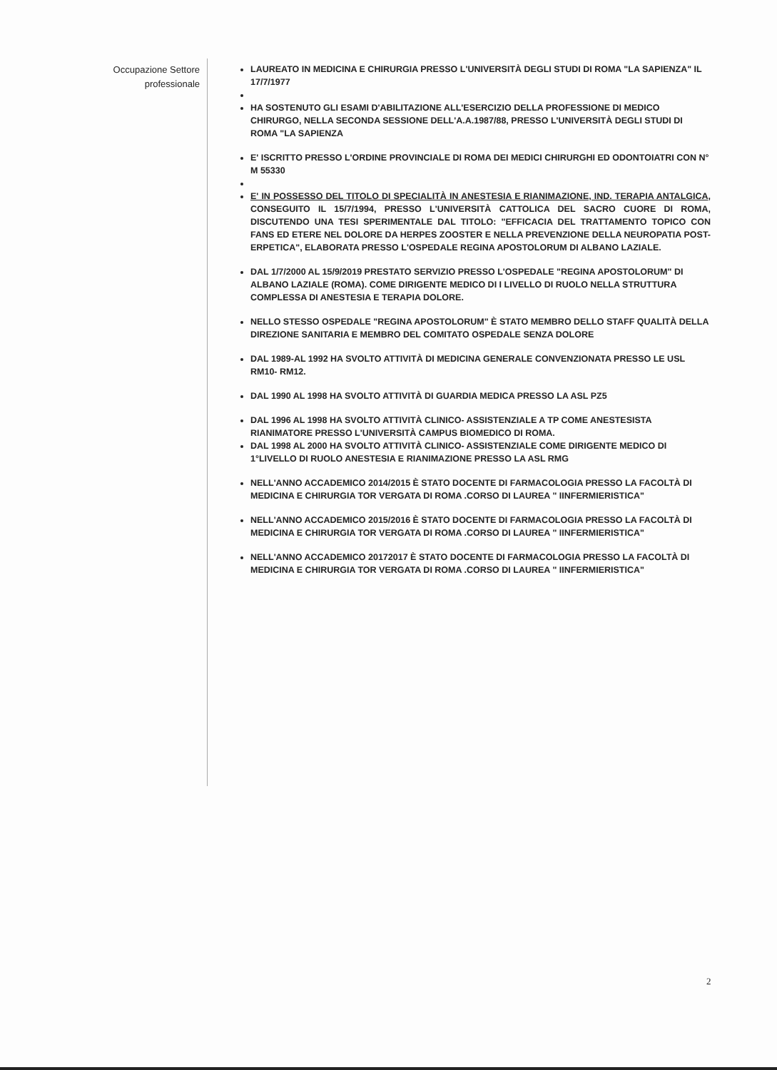Occupazione Settore
professionale
LAUREATO IN MEDICINA E CHIRURGIA PRESSO L'UNIVERSITÀ DEGLI STUDI DI ROMA "LA SAPIENZA" IL 17/7/1977
HA SOSTENUTO GLI ESAMI D'ABILITAZIONE ALL'ESERCIZIO DELLA PROFESSIONE DI MEDICO CHIRURGO, NELLA SECONDA SESSIONE DELL'A.A.1987/88, PRESSO L'UNIVERSITÀ DEGLI STUDI DI ROMA "LA SAPIENZA
E' ISCRITTO PRESSO L'ORDINE PROVINCIALE DI ROMA DEI MEDICI CHIRURGHI ED ODONTOIATRI CON N° M 55330
E' IN POSSESSO DEL TITOLO DI SPECIALITÀ IN ANESTESIA E RIANIMAZIONE, IND. TERAPIA ANTALGICA, CONSEGUITO IL 15/7/1994, PRESSO L'UNIVERSITÀ CATTOLICA DEL SACRO CUORE DI ROMA, DISCUTENDO UNA TESI SPERIMENTALE DAL TITOLO: "EFFICACIA DEL TRATTAMENTO TOPICO CON FANS ED ETERE NEL DOLORE DA HERPES ZOOSTER E NELLA PREVENZIONE DELLA NEUROPATIA POST-ERPETICA", ELABORATA PRESSO L'OSPEDALE REGINA APOSTOLORUM DI ALBANO LAZIALE.
DAL 1/7/2000 AL 15/9/2019 PRESTATO SERVIZIO PRESSO L'OSPEDALE "REGINA APOSTOLORUM" DI ALBANO LAZIALE (ROMA). COME DIRIGENTE MEDICO DI I LIVELLO DI RUOLO NELLA STRUTTURA COMPLESSA DI ANESTESIA E TERAPIA DOLORE.
NELLO STESSO OSPEDALE "REGINA APOSTOLORUM" È STATO MEMBRO DELLO STAFF QUALITÀ DELLA DIREZIONE SANITARIA E MEMBRO DEL COMITATO OSPEDALE SENZA DOLORE
DAL 1989-AL 1992 HA SVOLTO ATTIVITÀ DI MEDICINA GENERALE CONVENZIONATA PRESSO LE USL RM10- RM12.
DAL 1990 AL 1998 HA SVOLTO ATTIVITÀ DI GUARDIA MEDICA PRESSO LA ASL PZ5
DAL 1996 AL 1998 HA SVOLTO ATTIVITÀ CLINICO- ASSISTENZIALE A TP COME ANESTESISTA RIANIMATORE PRESSO L'UNIVERSITÀ CAMPUS BIOMEDICO DI ROMA.
DAL 1998 AL 2000 HA SVOLTO ATTIVITÀ CLINICO- ASSISTENZIALE COME DIRIGENTE MEDICO DI 1°LIVELLO DI RUOLO ANESTESIA E RIANIMAZIONE PRESSO LA ASL RMG
NELL'ANNO ACCADEMICO 2014/2015 È STATO DOCENTE DI FARMACOLOGIA PRESSO LA FACOLTÀ DI MEDICINA E CHIRURGIA TOR VERGATA DI ROMA .CORSO DI LAUREA " IINFERMIERISTICA"
NELL'ANNO ACCADEMICO 2015/2016 È STATO DOCENTE DI FARMACOLOGIA PRESSO LA FACOLTÀ DI MEDICINA E CHIRURGIA TOR VERGATA DI ROMA .CORSO DI LAUREA " IINFERMIERISTICA"
NELL'ANNO ACCADEMICO 20172017 È STATO DOCENTE DI FARMACOLOGIA PRESSO LA FACOLTÀ DI MEDICINA E CHIRURGIA TOR VERGATA DI ROMA .CORSO DI LAUREA " IINFERMIERISTICA"
2